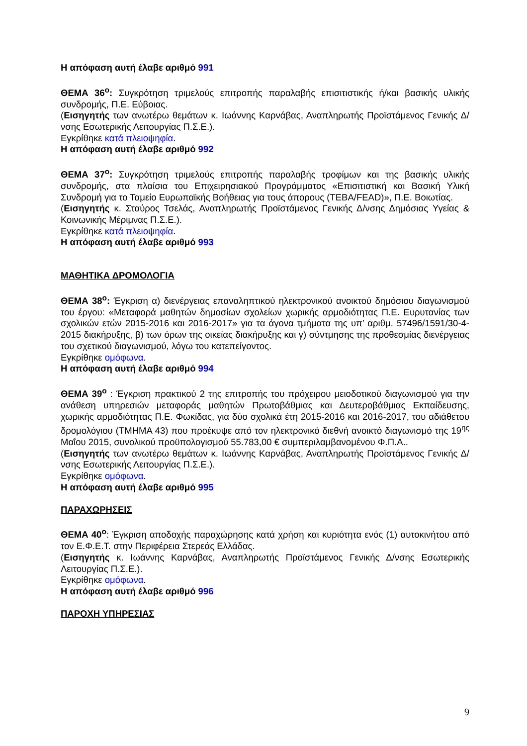Η απόφαση αυτή έλαβε αριθμό 991
ΘΕΜΑ 36<sup>ο</sup>: Συγκρότηση τριμελούς επιτροπής παραλαβής επισιτιστικής ή/και βασικής υλικής συνδρομής, Π.Ε. Εύβοιας.
(Εισηγητής των ανωτέρω θεμάτων κ. Ιωάννης Καρνάβας, Αναπληρωτής Προϊστάμενος Γενικής Δ/νσης Εσωτερικής Λειτουργίας Π.Σ.Ε.).
Εγκρίθηκε κατά πλειοψηφία.
Η απόφαση αυτή έλαβε αριθμό 992
ΘΕΜΑ 37<sup>ο</sup>: Συγκρότηση τριμελούς επιτροπής παραλαβής τροφίμων και της βασικής υλικής συνδρομής, στα πλαίσια του Επιχειρησιακού Προγράμματος «Επισιτιστική και Βασική Υλική Συνδρομή για το Ταμείο Ευρωπαϊκής Βοήθειας για τους άπορους (ΤΕΒΑ/FEAD)», Π.Ε. Βοιωτίας.
(Εισηγητής κ. Σταύρος Τσελάς, Αναπληρωτής Προϊστάμενος Γενικής Δ/νσης Δημόσιας Υγείας & Κοινωνικής Μέριμνας Π.Σ.Ε.).
Εγκρίθηκε κατά πλειοψηφία.
Η απόφαση αυτή έλαβε αριθμό 993
ΜΑΘΗΤΙΚΑ ΔΡΟΜΟΛΟΓΙΑ
ΘΕΜΑ 38<sup>ο</sup>: Έγκριση α) διενέργειας επαναληπτικού ηλεκτρονικού ανοικτού δημόσιου διαγωνισμού του έργου: «Μεταφορά μαθητών δημοσίων σχολείων χωρικής αρμοδιότητας Π.Ε. Ευρυτανίας των σχολικών ετών 2015-2016 και 2016-2017» για τα άγονα τμήματα της υπ’ αριθμ. 57496/1591/30-4-2015 διακήρυξης, β) των όρων της οικείας διακήρυξης και γ) σύντμησης της προθεσμίας διενέργειας του σχετικού διαγωνισμού, λόγω του κατεπείγοντος.
Εγκρίθηκε ομόφωνα.
Η απόφαση αυτή έλαβε αριθμό 994
ΘΕΜΑ 39<sup>ο</sup> : Έγκριση πρακτικού 2 της επιτροπής του πρόχειρου μειοδοτικού διαγωνισμού για την ανάθεση υπηρεσιών μεταφοράς μαθητών Πρωτοβάθμιας και Δευτεροβάθμιας Εκπαίδευσης, χωρικής αρμοδιότητας Π.Ε. Φωκίδας, για δύο σχολικά έτη 2015-2016 και 2016-2017, του αδιάθετου δρομολόγιου (ΤΜΗΜΑ 43) που προέκυψε από τον ηλεκτρονικό διεθνή ανοικτό διαγωνισμό της 19<sup>ης</sup> Μαΐου 2015, συνολικού προϋπολογισμού 55.783,00 € συμπεριλαμβανομένου Φ.Π.Α..
(Εισηγητής των ανωτέρω θεμάτων κ. Ιωάννης Καρνάβας, Αναπληρωτής Προϊστάμενος Γενικής Δ/νσης Εσωτερικής Λειτουργίας Π.Σ.Ε.).
Εγκρίθηκε ομόφωνα.
Η απόφαση αυτή έλαβε αριθμό 995
ΠΑΡΑΧΩΡΗΣΕΙΣ
ΘΕΜΑ 40<sup>ο</sup>: Έγκριση αποδοχής παραχώρησης κατά χρήση και κυριότητα ενός (1) αυτοκινήτου από τον Ε.Φ.Ε.Τ. στην Περιφέρεια Στερεάς Ελλάδας.
(Εισηγητής κ. Ιωάννης Καρνάβας, Αναπληρωτής Προϊστάμενος Γενικής Δ/νσης Εσωτερικής Λειτουργίας Π.Σ.Ε.).
Εγκρίθηκε ομόφωνα.
Η απόφαση αυτή έλαβε αριθμό 996
ΠΑΡΟΧΗ ΥΠΗΡΕΣΙΑΣ
9